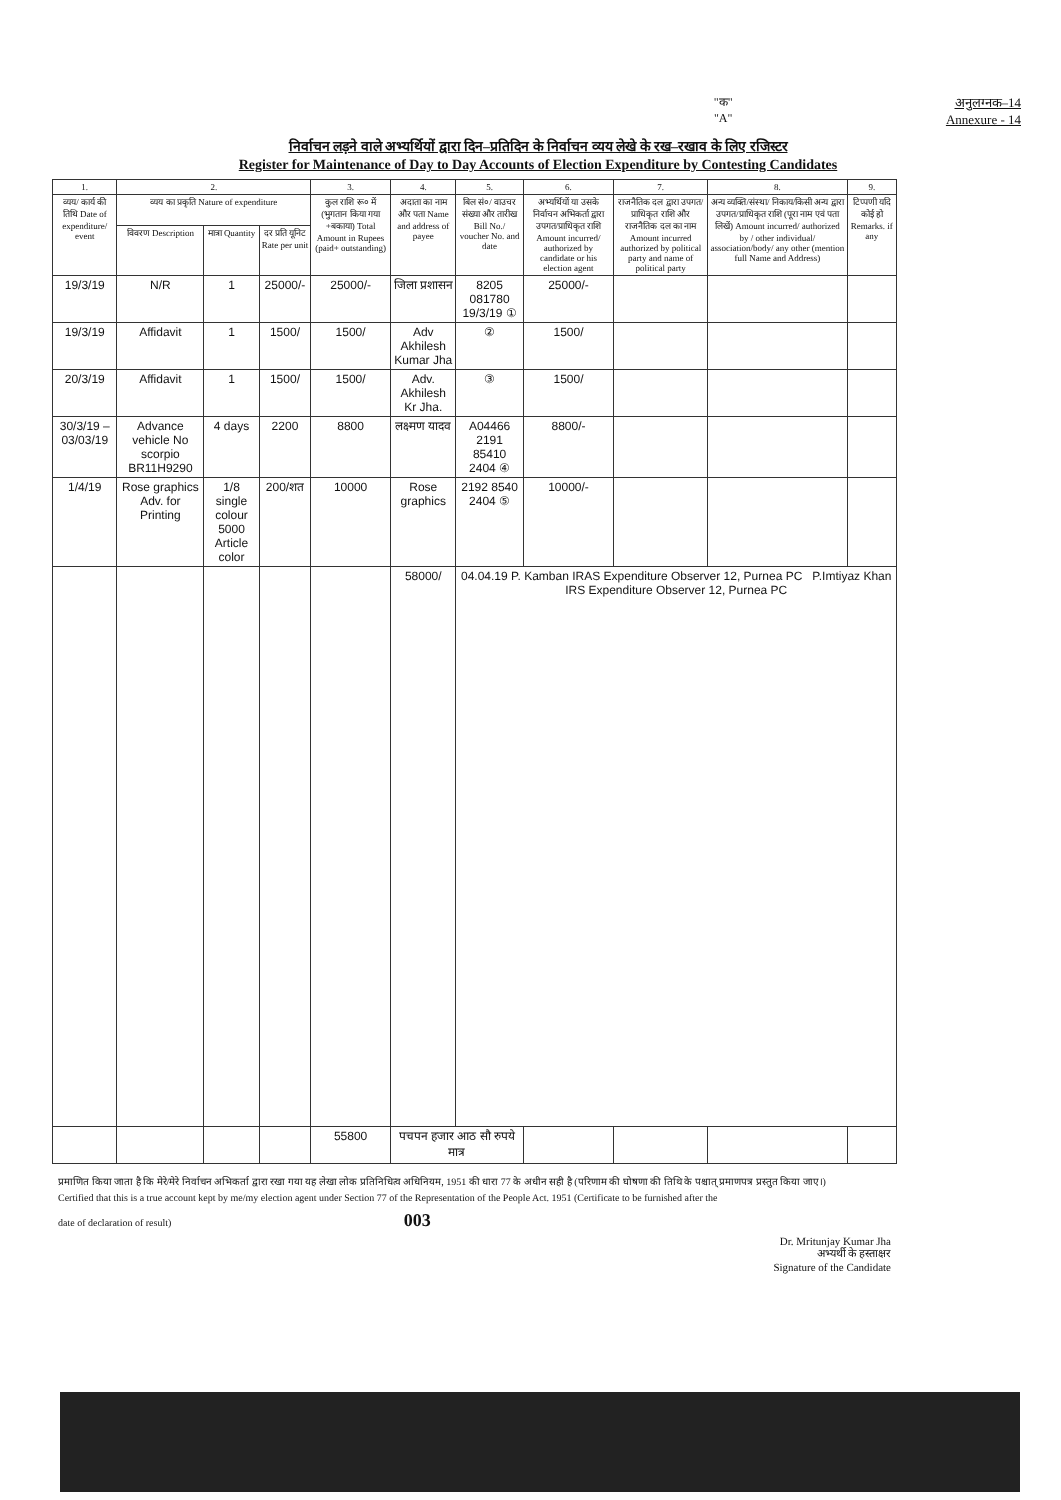"क"
"A"
अनुलग्नक–14
Annexure - 14
निर्वाचन लड़ने वाले अभ्यर्थियों द्वारा दिन–प्रतिदिन के निर्वाचन व्यय लेखे के रख–रखाव के लिए रजिस्टर
Register for Maintenance of Day to Day Accounts of Election Expenditure by Contesting Candidates
| 1. | 2. | | | 3. | 4. | 5. | 6. | 7. | 8. | 9. |
| --- | --- | --- | --- | --- | --- | --- | --- | --- | --- | --- |
| व्यय/ कार्य की तिथि Date of expenditure/ event | व्यय का प्रकृति Nature of expenditure | | | कुल राशि रू० में (भुगतान किया गया +बकाया) Total Amount in Rupees (paid+ outstanding) | अदाता का नाम और पता Name and address of payee | बिल सं०/ वाउचर संख्या और तारीख Bill No./ voucher No. and date | अभ्यर्थियों या उसके निर्वाचन अभिकर्ता द्वारा उपगत/प्राधिकृत राशि Amount incurred/ authorized by candidate or his election agent | राजनैतिक दल द्वारा उपगत/प्राधिकृत राशि और राजनैतिक दल का नाम Amount incurred authorized by political party and name of political party | अन्य व्यक्ति/संस्था/ निकाय/किसी अन्य द्वारा उपगत/प्राधिकृत राशि (पूरा नाम एवं पता लिखें) Amount incurred/ authorized by / other individual/ association/body/ any other (mention full Name and Address) | टिप्पणी यदि कोई हो Remarks. if any |
| | विवरण Description | मात्रा Quantity | दर प्रति यूनिट Rate per unit | | | | | | | |
| 19/3/19 | N/R | 1 | 25000/- | 25000/- | जिला प्रशासन | 8205 081780 19/3/19 ① | 25000/- | | | |
| 19/3/19 | Affidavit | 1 | 1500/ | 1500/ | Adv Akhilesh Kumar Jha | ② | 1500/ | | | |
| 20/3/19 | Affidavit | 1 | 1500/ | 1500/ | Adv. Akhilesh Kr Jha. | ③ | 1500/ | | | |
| 30/3/19 – 03/03/19 | Advance vehicle No scorpio BR11H9290 | 4 days | 2200 | 8800 | लक्ष्मण यादव | A04466 2191 85410 2404 ④ | 8800/- | | | |
| 1/4/19 | Rose graphics Adv. for Printing | 1/8 single colour 5000 Article color | 200/शत | 10000 | Rose graphics | 2192 8540 2404 ⑤ | 10000/- | | | |
| | | | | | 58000/ | 04.04.19 P. Kamban IRAS Expenditure Observer 12, Purnea PC P.Imtiyaz Khan IRS Expenditure Observer 12, Purnea PC | | | | |
| | | | | 55800 | पचपन हजार आठ सौ रुपये मात्र | | | | | |
प्रमाणित किया जाता है कि मेरे/मेरे निर्वाचन अभिकर्ता द्वारा रखा गया यह लेखा लोक प्रतिनिधित्व अधिनियम, 1951 की धारा 77 के अधीन सही है (परिणाम की घोषणा की तिथि के पश्चात् प्रमाणपत्र प्रस्तुत किया जाए।)
Certified that this is a true account kept by me/my election agent under Section 77 of the Representation of the People Act. 1951 (Certificate to be furnished after the
date of declaration of result) 003
Dr. Mritunjay Kumar Jha
अभ्यर्थी के हस्ताक्षर
Signature of the Candidate